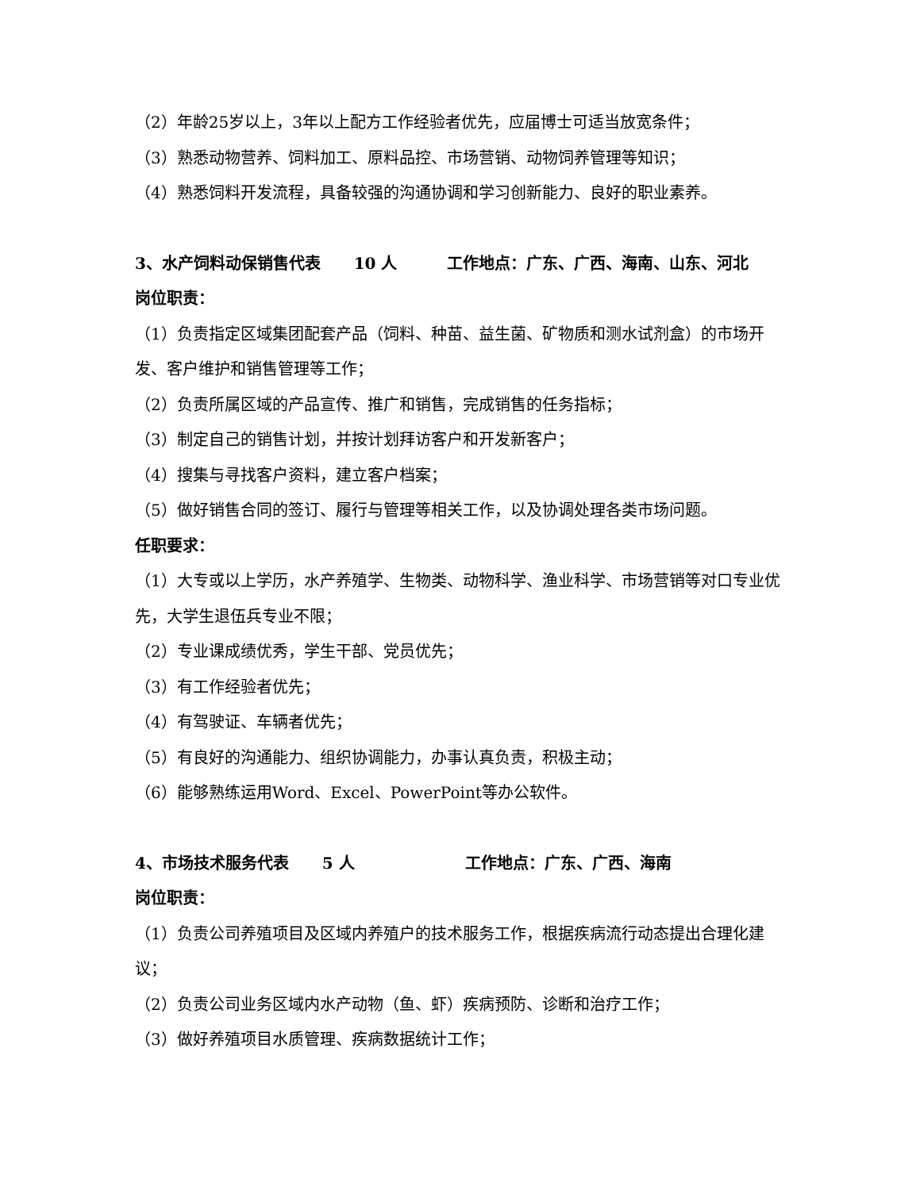（2）年龄25岁以上，3年以上配方工作经验者优先，应届博士可适当放宽条件；
（3）熟悉动物营养、饲料加工、原料品控、市场营销、动物饲养管理等知识；
（4）熟悉饲料开发流程，具备较强的沟通协调和学习创新能力、良好的职业素养。
3、水产饲料动保销售代表 10 人 工作地点：广东、广西、海南、山东、河北
岗位职责：
（1）负责指定区域集团配套产品（饲料、种苗、益生菌、矿物质和测水试剂盒）的市场开发、客户维护和销售管理等工作；
（2）负责所属区域的产品宣传、推广和销售，完成销售的任务指标；
（3）制定自己的销售计划，并按计划拜访客户和开发新客户；
（4）搜集与寻找客户资料，建立客户档案；
（5）做好销售合同的签订、履行与管理等相关工作，以及协调处理各类市场问题。
任职要求：
（1）大专或以上学历，水产养殖学、生物类、动物科学、渔业科学、市场营销等对口专业优先，大学生退伍兵专业不限；
（2）专业课成绩优秀，学生干部、党员优先；
（3）有工作经验者优先；
（4）有驾驶证、车辆者优先；
（5）有良好的沟通能力、组织协调能力，办事认真负责，积极主动；
（6）能够熟练运用Word、Excel、PowerPoint等办公软件。
4、市场技术服务代表 5 人 工作地点：广东、广西、海南
岗位职责：
（1）负责公司养殖项目及区域内养殖户的技术服务工作，根据疾病流行动态提出合理化建议；
（2）负责公司业务区域内水产动物（鱼、虾）疾病预防、诊断和治疗工作；
（3）做好养殖项目水质管理、疾病数据统计工作；